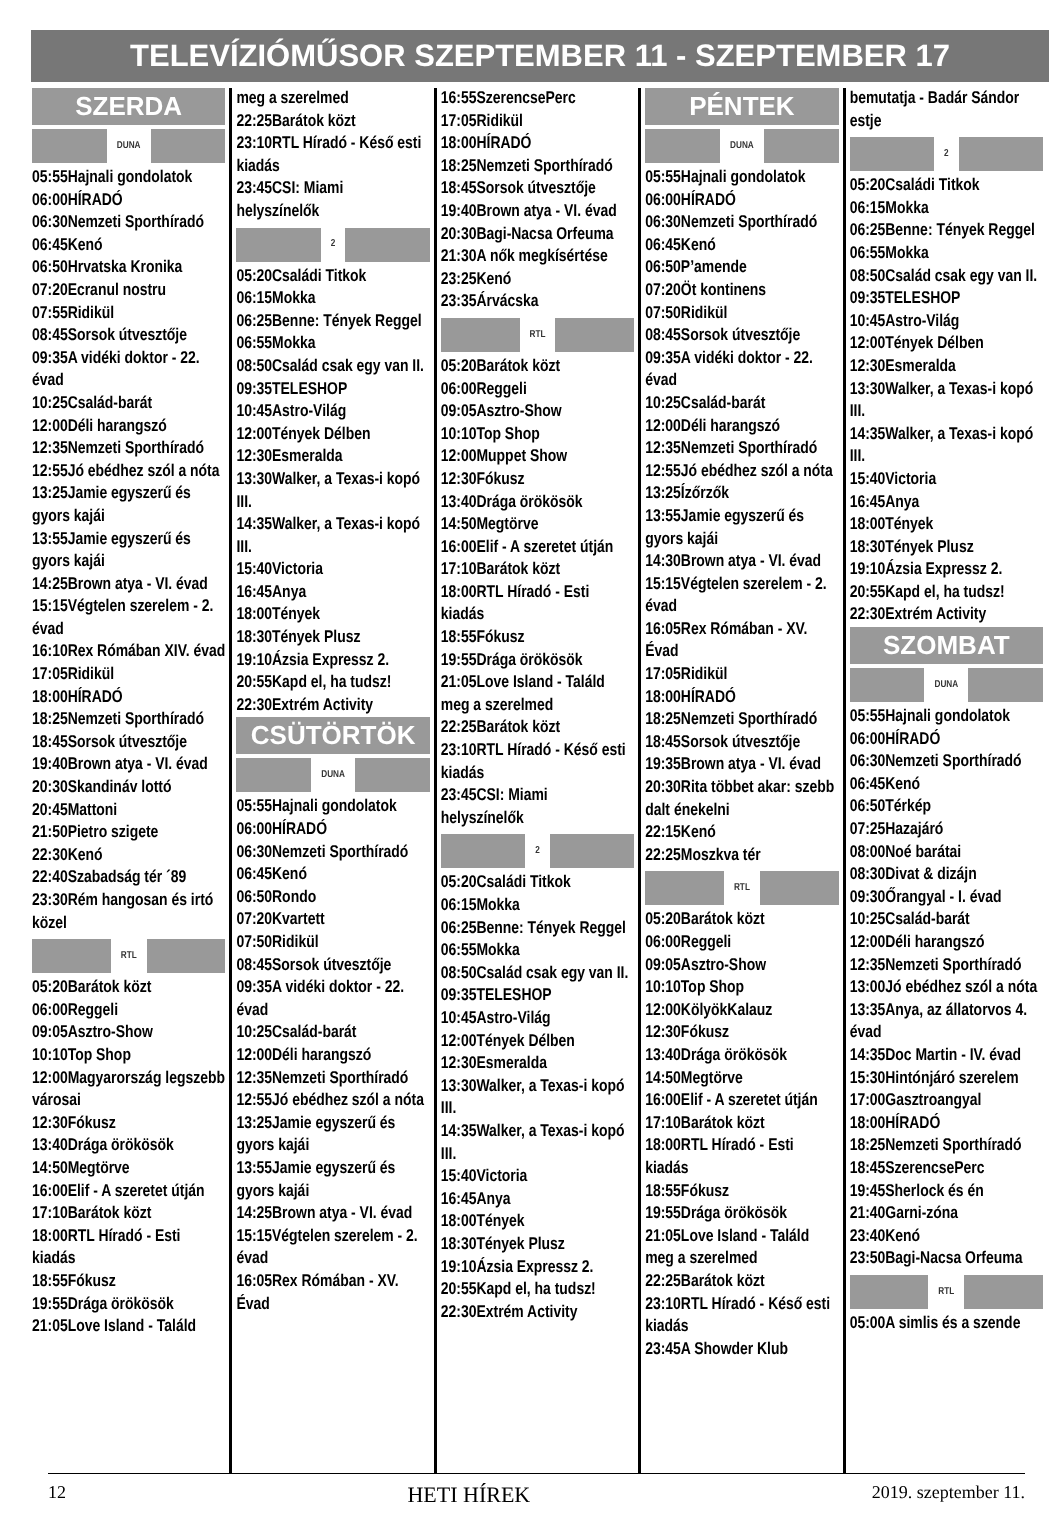TELEVÍZIÓMŰSOR SZEPTEMBER 11 - SZEPTEMBER 17
SZERDA
DUNA
05:55Hajnali gondolatok
06:00HÍRADÓ
06:30Nemzeti Sporthíradó
06:45Kenó
06:50Hrvatska Kronika
07:20Ecranul nostru
07:55Ridikül
08:45Sorsok útvesztője
09:35A vidéki doktor - 22. évad
10:25Család-barát
12:00Déli harangszó
12:35Nemzeti Sporthíradó
12:55Jó ebédhez szól a nóta
13:25Jamie egyszerű és gyors kajái
13:55Jamie egyszerű és gyors kajái
14:25Brown atya - VI. évad
15:15Végtelen szerelem - 2. évad
16:10Rex Rómában XIV. évad
17:05Ridikül
18:00HÍRADÓ
18:25Nemzeti Sporthíradó
18:45Sorsok útvesztője
19:40Brown atya - VI. évad
20:30Skandináv lottó
20:45Mattoni
21:50Pietro szigete
22:30Kenó
22:40Szabadság tér ´89
23:30Rém hangosan és irtó közel
RTL
05:20Barátok közt
06:00Reggeli
09:05Asztro-Show
10:10Top Shop
12:00Magyarország legszebb városai
12:30Fókusz
13:40Drága örökösök
14:50Megtörve
16:00Elif - A szeretet útján
17:10Barátok közt
18:00RTL Híradó - Esti kiadás
18:55Fókusz
19:55Drága örökösök
21:05Love Island - Találd
meg a szerelmed
22:25Barátok közt
23:10RTL Híradó - Késő esti kiadás
23:45CSI: Miami helyszínelők
2
05:20Családi Titkok
06:15Mokka
06:25Benne: Tények Reggel
06:55Mokka
08:50Család csak egy van II.
09:35TELESHOP
10:45Astro-Világ
12:00Tények Délben
12:30Esmeralda
13:30Walker, a Texas-i kopó III.
14:35Walker, a Texas-i kopó III.
15:40Victoria
16:45Anya
18:00Tények
18:30Tények Plusz
19:10Ázsia Expressz 2.
20:55Kapd el, ha tudsz!
22:30Extrém Activity
CSÜTÖRTÖK
DUNA
05:55Hajnali gondolatok
06:00HÍRADÓ
06:30Nemzeti Sporthíradó
06:45Kenó
06:50Rondo
07:20Kvartett
07:50Ridikül
08:45Sorsok útvesztője
09:35A vidéki doktor - 22. évad
10:25Család-barát
12:00Déli harangszó
12:35Nemzeti Sporthíradó
12:55Jó ebédhez szól a nóta
13:25Jamie egyszerű és gyors kajái
13:55Jamie egyszerű és gyors kajái
14:25Brown atya - VI. évad
15:15Végtelen szerelem - 2. évad
16:05Rex Rómában - XV. Évad
16:55SzerencsePerc
17:05Ridikül
18:00HÍRADÓ
18:25Nemzeti Sporthíradó
18:45Sorsok útvesztője
19:40Brown atya - VI. évad
20:30Bagi-Nacsa Orfeuma
21:30A nők megkísértése
23:25Kenó
23:35Árvácska
RTL
05:20Barátok közt
06:00Reggeli
09:05Asztro-Show
10:10Top Shop
12:00Muppet Show
12:30Fókusz
13:40Drága örökösök
14:50Megtörve
16:00Elif - A szeretet útján
17:10Barátok közt
18:00RTL Híradó - Esti kiadás
18:55Fókusz
19:55Drága örökösök
21:05Love Island - Találd meg a szerelmed
22:25Barátok közt
23:10RTL Híradó - Késő esti kiadás
23:45CSI: Miami helyszínelők
2
05:20Családi Titkok
06:15Mokka
06:25Benne: Tények Reggel
06:55Mokka
08:50Család csak egy van II.
09:35TELESHOP
10:45Astro-Világ
12:00Tények Délben
12:30Esmeralda
13:30Walker, a Texas-i kopó III.
14:35Walker, a Texas-i kopó III.
15:40Victoria
16:45Anya
18:00Tények
18:30Tények Plusz
19:10Ázsia Expressz 2.
20:55Kapd el, ha tudsz!
22:30Extrém Activity
PÉNTEK
DUNA
05:55Hajnali gondolatok
06:00HÍRADÓ
06:30Nemzeti Sporthíradó
06:45Kenó
06:50P’amende
07:20Öt kontinens
07:50Ridikül
08:45Sorsok útvesztője
09:35A vidéki doktor - 22. évad
10:25Család-barát
12:00Déli harangszó
12:35Nemzeti Sporthíradó
12:55Jó ebédhez szól a nóta
13:25Ízőrzők
13:55Jamie egyszerű és gyors kajái
14:30Brown atya - VI. évad
15:15Végtelen szerelem - 2. évad
16:05Rex Rómában - XV. Évad
17:05Ridikül
18:00HÍRADÓ
18:25Nemzeti Sporthíradó
18:45Sorsok útvesztője
19:35Brown atya - VI. évad
20:30Rita többet akar: szebb dalt énekelni
22:15Kenó
22:25Moszkva tér
RTL
05:20Barátok közt
06:00Reggeli
09:05Asztro-Show
10:10Top Shop
12:00KölyökKalauz
12:30Fókusz
13:40Drága örökösök
14:50Megtörve
16:00Elif - A szeretet útján
17:10Barátok közt
18:00RTL Híradó - Esti kiadás
18:55Fókusz
19:55Drága örökösök
21:05Love Island - Találd meg a szerelmed
22:25Barátok közt
23:10RTL Híradó - Késő esti kiadás
23:45A Showder Klub
bemutatja - Badár Sándor estje
2
05:20Családi Titkok
06:15Mokka
06:25Benne: Tények Reggel
06:55Mokka
08:50Család csak egy van II.
09:35TELESHOP
10:45Astro-Világ
12:00Tények Délben
12:30Esmeralda
13:30Walker, a Texas-i kopó III.
14:35Walker, a Texas-i kopó III.
15:40Victoria
16:45Anya
18:00Tények
18:30Tények Plusz
19:10Ázsia Expressz 2.
20:55Kapd el, ha tudsz!
22:30Extrém Activity
SZOMBAT
DUNA
05:55Hajnali gondolatok
06:00HÍRADÓ
06:30Nemzeti Sporthíradó
06:45Kenó
06:50Térkép
07:25Hazajáró
08:00Noé barátai
08:30Divat & dizájn
09:30Őrangyal - I. évad
10:25Család-barát
12:00Déli harangszó
12:35Nemzeti Sporthíradó
13:00Jó ebédhez szól a nóta
13:35Anya, az állatorvos 4. évad
14:35Doc Martin - IV. évad
15:30Hintónjáró szerelem
17:00Gasztroangyal
18:00HÍRADÓ
18:25Nemzeti Sporthíradó
18:45SzerencsePerc
19:45Sherlock és én
21:40Garni-zóna
23:40Kenó
23:50Bagi-Nacsa Orfeuma
RTL
05:00A simlis és a szende
12 HETI HÍREK 2019. szeptember 11.